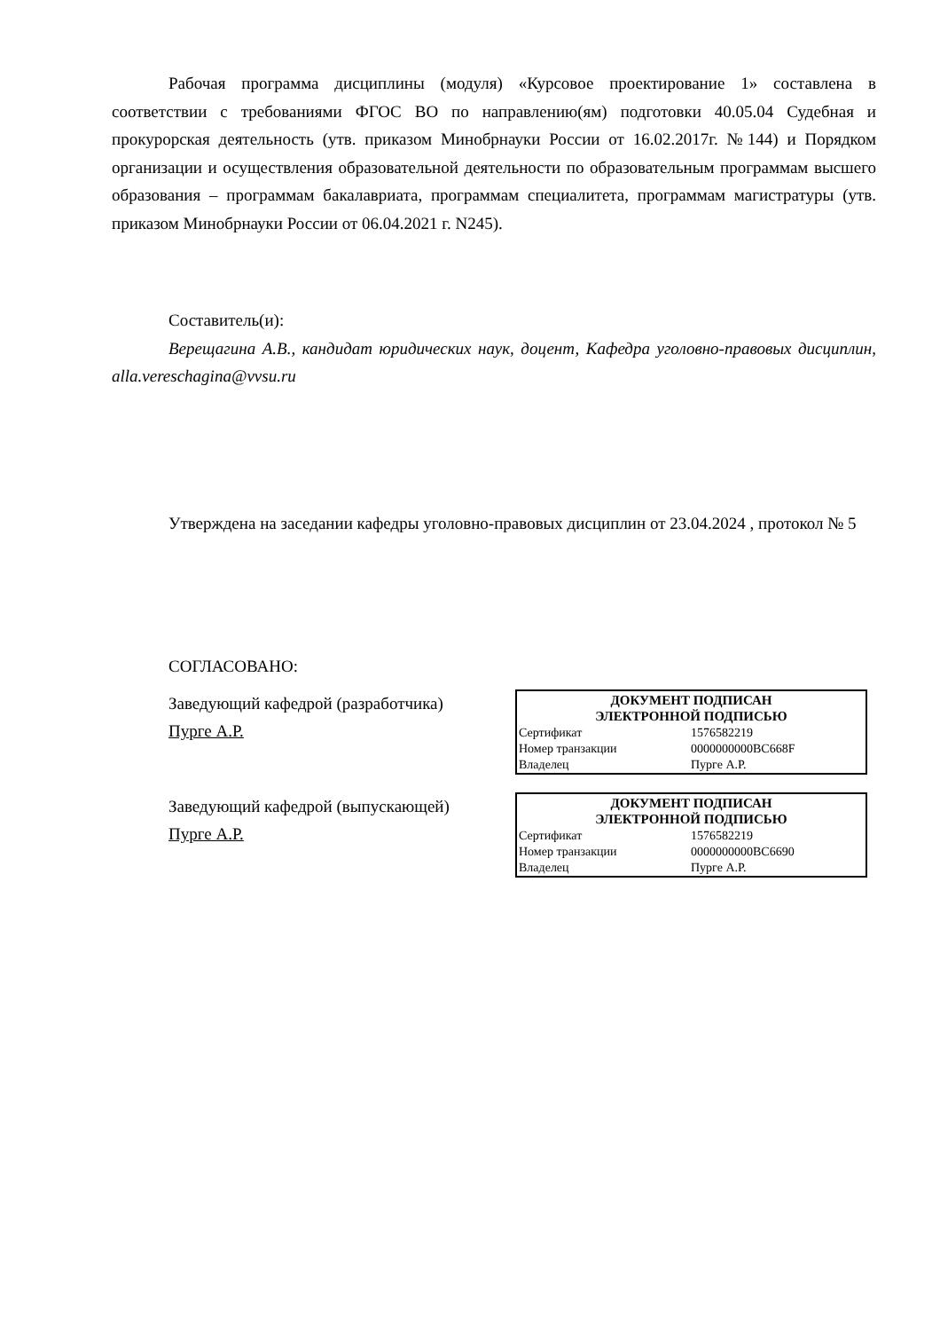Рабочая программа дисциплины (модуля) «Курсовое проектирование 1» составлена в соответствии с требованиями ФГОС ВО по направлению(ям) подготовки 40.05.04 Судебная и прокурорская деятельность (утв. приказом Минобрнауки России от 16.02.2017г. №144) и Порядком организации и осуществления образовательной деятельности по образовательным программам высшего образования – программам бакалавриата, программам специалитета, программам магистратуры (утв. приказом Минобрнауки России от 06.04.2021 г. N245).
Составитель(и):
Верещагина А.В., кандидат юридических наук, доцент, Кафедра уголовно-правовых дисциплин, alla.vereschagina@vvsu.ru
Утверждена на заседании кафедры уголовно-правовых дисциплин от 23.04.2024 , протокол № 5
СОГЛАСОВАНО:
Заведующий кафедрой (разработчика)
Пурге А.Р.
| ДОКУМЕНТ ПОДПИСАН ЭЛЕКТРОННОЙ ПОДПИСЬЮ | |
| --- | --- |
| Сертификат | 1576582219 |
| Номер транзакции | 0000000000BC668F |
| Владелец | Пурге А.Р. |
Заведующий кафедрой (выпускающей)
Пурге А.Р.
| ДОКУМЕНТ ПОДПИСАН ЭЛЕКТРОННОЙ ПОДПИСЬЮ | |
| --- | --- |
| Сертификат | 1576582219 |
| Номер транзакции | 0000000000BC6690 |
| Владелец | Пурге А.Р. |